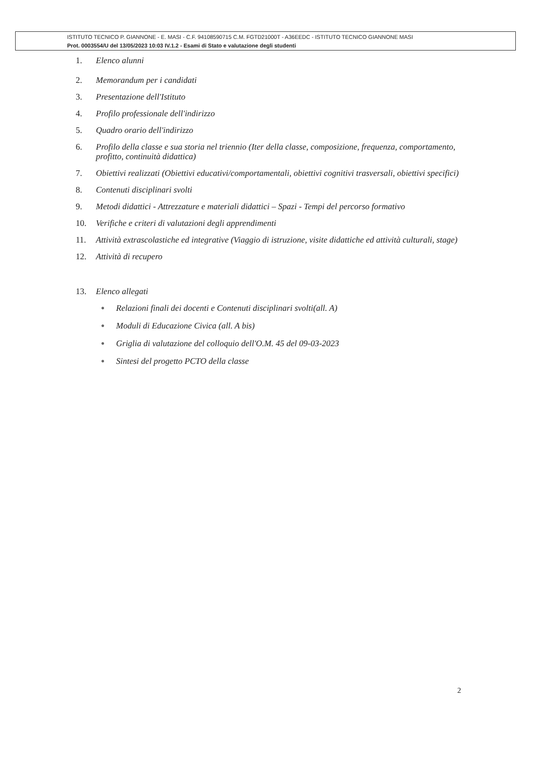ISTITUTO TECNICO P. GIANNONE - E. MASI - C.F. 94108590715 C.M. FGTD21000T - A36EEDC - ISTITUTO TECNICO GIANNONE MASI
Prot. 0003554/U del 13/05/2023 10:03 IV.1.2 - Esami di Stato e valutazione degli studenti
1. Elenco alunni
2. Memorandum per i candidati
3. Presentazione dell'Istituto
4. Profilo professionale dell'indirizzo
5. Quadro orario dell'indirizzo
6. Profilo della classe e sua storia nel triennio (Iter della classe, composizione, frequenza, comportamento, profitto, continuità didattica)
7. Obiettivi realizzati (Obiettivi educativi/comportamentali, obiettivi cognitivi trasversali, obiettivi specifici)
8. Contenuti disciplinari svolti
9. Metodi didattici - Attrezzature e materiali didattici – Spazi - Tempi del percorso formativo
10. Verifiche e criteri di valutazioni degli apprendimenti
11. Attività extrascolastiche ed integrative (Viaggio di istruzione, visite didattiche ed attività culturali, stage)
12. Attività di recupero
13. Elenco allegati
● Relazioni finali dei docenti e Contenuti disciplinari svolti(all. A)
● Moduli di Educazione Civica (all. A bis)
● Griglia di valutazione del colloquio dell'O.M. 45 del 09-03-2023
● Sintesi del progetto PCTO della classe
2